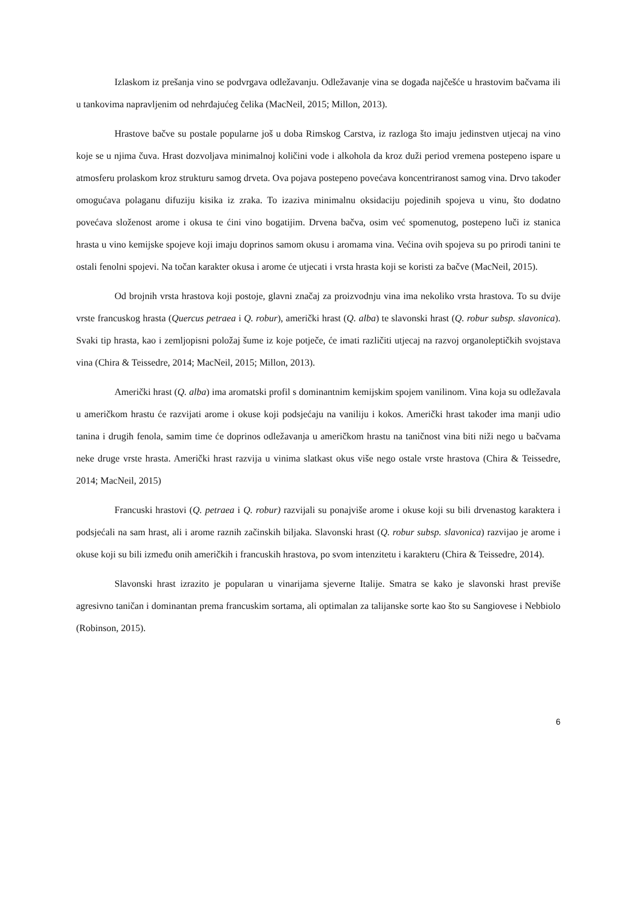Izlaskom iz prešanja vino se podvrgava odležavanju. Odležavanje vina se događa najčešće u hrastovim bačvama ili u tankovima napravljenim od nehrđajućeg čelika (MacNeil, 2015; Millon, 2013).
Hrastove bačve su postale popularne još u doba Rimskog Carstva, iz razloga što imaju jedinstven utjecaj na vino koje se u njima čuva. Hrast dozvoljava minimalnoj količini vode i alkohola da kroz duži period vremena postepeno ispare u atmosferu prolaskom kroz strukturu samog drveta. Ova pojava postepeno povećava koncentriranost samog vina. Drvo također omogućava polaganu difuziju kisika iz zraka. To izaziva minimalnu oksidaciju pojedinih spojeva u vinu, što dodatno povećava složenost arome i okusa te ćini vino bogatijim. Drvena bačva, osim već spomenutog, postepeno luči iz stanica hrasta u vino kemijske spojeve koji imaju doprinos samom okusu i aromama vina. Većina ovih spojeva su po prirodi tanini te ostali fenolni spojevi. Na točan karakter okusa i arome će utjecati i vrsta hrasta koji se koristi za bačve (MacNeil, 2015).
Od brojnih vrsta hrastova koji postoje, glavni značaj za proizvodnju vina ima nekoliko vrsta hrastova. To su dvije vrste francuskog hrasta (Quercus petraea i Q. robur), američki hrast (Q. alba) te slavonski hrast (Q. robur subsp. slavonica). Svaki tip hrasta, kao i zemljopisni položaj šume iz koje potječe, će imati različiti utjecaj na razvoj organoleptičkih svojstava vina (Chira & Teissedre, 2014; MacNeil, 2015; Millon, 2013).
Američki hrast (Q. alba) ima aromatski profil s dominantnim kemijskim spojem vanilinom. Vina koja su odležavala u američkom hrastu će razvijati arome i okuse koji podsjećaju na vaniliju i kokos. Američki hrast također ima manji udio tanina i drugih fenola, samim time će doprinos odležavanja u američkom hrastu na taničnost vina biti niži nego u bačvama neke druge vrste hrasta. Američki hrast razvija u vinima slatkast okus više nego ostale vrste hrastova (Chira & Teissedre, 2014; MacNeil, 2015)
Francuski hrastovi (Q. petraea i Q. robur) razvijali su ponajviše arome i okuse koji su bili drvenastog karaktera i podsjećali na sam hrast, ali i arome raznih začinskih biljaka. Slavonski hrast (Q. robur subsp. slavonica) razvijao je arome i okuse koji su bili između onih američkih i francuskih hrastova, po svom intenzitetu i karakteru (Chira & Teissedre, 2014).
Slavonski hrast izrazito je popularan u vinarijama sjeverne Italije. Smatra se kako je slavonski hrast previše agresivno taničan i dominantan prema francuskim sortama, ali optimalan za talijanske sorte kao što su Sangiovese i Nebbiolo (Robinson, 2015).
6